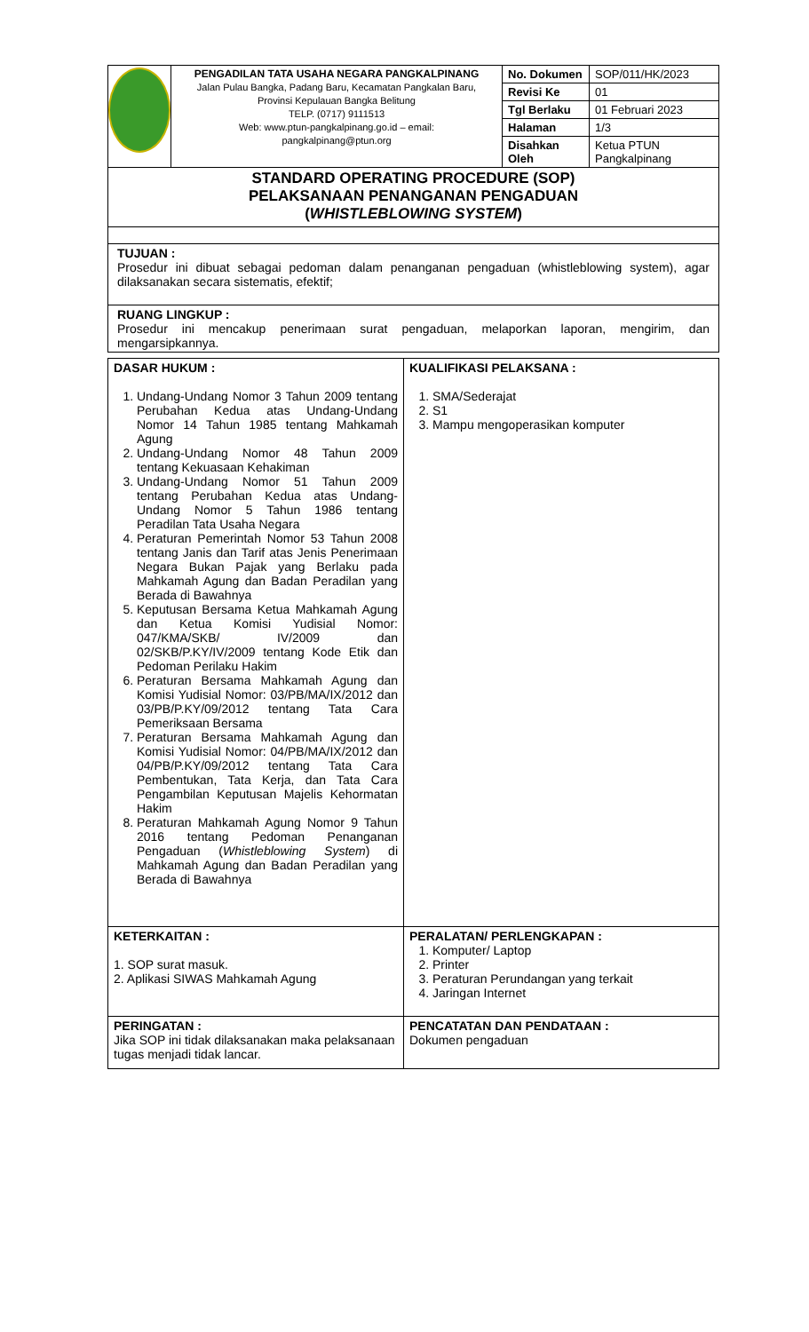| | PENGADILAN TATA USAHA NEGARA PANGKALPINANG Jalan Pulau Bangka, Padang Baru, Kecamatan Pangkalan Baru, Provinsi Kepulauan Bangka Belitung TELP. (0717) 9111513 Web: www.ptun-pangkalpinang.go.id – email: pangkalpinang@ptun.org | No. Dokumen | SOP/011/HK/2023 |
| | | Revisi Ke | 01 |
| | | Tgl Berlaku | 01 Februari 2023 |
| | | Halaman | 1/3 |
| | | Disahkan Oleh | Ketua PTUN Pangkalpinang |
| STANDARD OPERATING PROCEDURE (SOP) PELAKSANAAN PENANGANAN PENGADUAN ( WHISTLEBLOWING SYSTEM ) | | | |
| TUJUAN : Prosedur ini dibuat sebagai pedoman dalam penanganan pengaduan (whistleblowing system), agar dilaksanakan secara sistematis, efektif; | | | |
| RUANG LINGKUP : Prosedur ini mencakup penerimaan surat pengaduan, melaporkan laporan, mengirim, dan mengarsipkannya. | | | |
| DASAR HUKUM : 1. Undang-Undang Nomor 3 Tahun 2009 tentang Perubahan Kedua atas Undang-Undang Nomor 14 Tahun 1985 tentang Mahkamah Agung 2. Undang-Undang Nomor 48 Tahun 2009 tentang Kekuasaan Kehakiman 3. Undang-Undang Nomor 51 Tahun 2009 tentang Perubahan Kedua atas Undang-Undang Nomor 5 Tahun 1986 tentang Peradilan Tata Usaha Negara 4. Peraturan Pemerintah Nomor 53 Tahun 2008 tentang Janis dan Tarif atas Jenis Penerimaan Negara Bukan Pajak yang Berlaku pada Mahkamah Agung dan Badan Peradilan yang Berada di Bawahnya 5. Keputusan Bersama Ketua Mahkamah Agung dan Ketua Komisi Yudisial Nomor: 047/KMA/SKB/ IV/2009 dan 02/SKB/P.KY/IV/2009 tentang Kode Etik dan Pedoman Perilaku Hakim 6. Peraturan Bersama Mahkamah Agung dan Komisi Yudisial Nomor: 03/PB/MA/IX/2012 dan 03/PB/P.KY/09/2012 tentang Tata Cara Pemeriksaan Bersama 7. Peraturan Bersama Mahkamah Agung dan Komisi Yudisial Nomor: 04/PB/MA/IX/2012 dan 04/PB/P.KY/09/2012 tentang Tata Cara Pembentukan, Tata Kerja, dan Tata Cara Pengambilan Keputusan Majelis Kehormatan Hakim 8. Peraturan Mahkamah Agung Nomor 9 Tahun 2016 tentang Pedoman Penanganan Pengaduan ( Whistleblowing System ) di Mahkamah Agung dan Badan Peradilan yang Berada di Bawahnya | KUALIFIKASI PELAKSANA : 1. SMA/Sederajat 2. S1 3. Mampu mengoperasikan komputer |
| KETERKAITAN : 1. SOP surat masuk. 2. Aplikasi SIWAS Mahkamah Agung | PERALATAN/ PERLENGKAPAN : 1. Komputer/ Laptop 2. Printer 3. Peraturan Perundangan yang terkait 4. Jaringan Internet |
| PERINGATAN : Jika SOP ini tidak dilaksanakan maka pelaksanaan tugas menjadi tidak lancar. | PENCATATAN DAN PENDATAAN : Dokumen pengaduan |